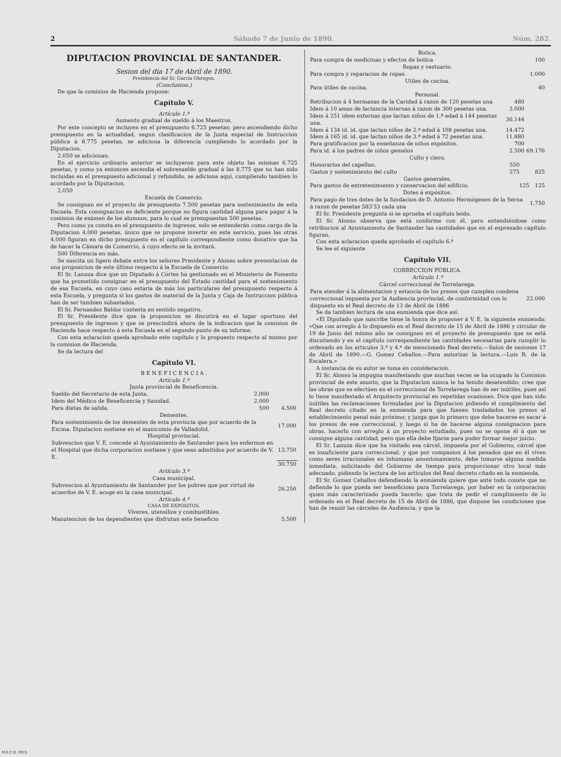2 Sábado 7 de Junio de 1890. Núm. 282.
DIPUTACION PROVINCIAL DE SANTANDER.
Sesion del dia 17 de Abril de 1890.
Presidencia del Sr. García Obregon.
(Conclusion.)
De que la comision de Hacienda propone:
Capítulo V.
Artículo 1.º
Aumento gradual de sueldo á los Maestros.
Por este concepto se incluyen en el presupuesto 6.725 pesetas; pero ascendiendo dicho presupuesto en la actualidad, segun clasificacion de la Junta especial de Instruccion pública á 8.775 pesetas, se adiciona la diferencia cumpliendo lo acordado por la Diputacion.
2.050 se adicionan.
En el ejercicio ordinario anterior se incluyeron para este objeto las mismas 6.725 pesetas, y como ya entonces ascendia el sobresueldo gradual á las 8.775 que no han sido incluidas en el presupuesto adicional y refundido, se adiciona aquí, cumpliendo tambien lo acordado por la Diputacion.
2.050
Escuela de Comercio.
Se consignan en el proyecto de presupuesto 7.500 pesetas para sostenimiento de esta Escuela. Esta consignacion es deficiente porque no figura cantidad alguna para pagar á la comision de exámen de los alumnos, para lo cual se presupuestan 500 pesetas.
Pero como ya consta en el presupuesto de ingresos, solo se entenderán como cargo de la Diputacion 4.000 pesetas, único que se propone invertir en este servicio, pues las otras 4.000 figuran en dicho presupuesto en el capítulo correspondiente como donativo que ha de hacer la Cámara de Comercio, á cuyo efecto se la invitará.
500 Diferencia en más.
Se suscita un ligero debate entre los señores Presidente y Alonso sobre presentacion de una proposicion de este último respecto á la Escuela de Comercio.
El Sr. Lanuza dice que un Diputado á Córtes ha gestionado en el Ministerio de Fomento que ha prometido consignar en el presupuesto del Estado cantidad para el sostenimiento de esa Escuela, en cuyo caso estaria de más los particulares del presupuesto respecto á esta Escuela, y pregunta si los gastos de material de la Junta y Caja de Instruccion pública han de ser tambien subastados.
El Sr. Fernandez Baldor contesta en sentido negativo.
El Sr. Presidente dice que la proposicion se discutirá en el lugar oportuno del presupuesto de ingresos y que se prescindirá ahora de la indicacion que la comision de Hacienda hace respecto á esta Escuela en el segundo punto de su informe.
Con esta aclaracion queda aprobado este capítulo y lo propuesto respecto al mismo por la comision de Hacienda.
Se da lectura del
Capítulo VI.
B E N E F I C E N C I A .
Artículo 1.º
Junta provincial de Beneficencia.
| Sueldo del Secretario de esta Junta. | 2.000 | |
| Idem del Médico de Beneficencia y Sanidad. | 2.000 | |
| Para dietas de salida. | 500 | 4.500 |
Dementes.
| Para sostenimiento de los dementes de esta provincia que por acuerdo de la Excma. Diputacion sostiene en el manicomio de Valladolid. | 17.000 |
Hospital provincial.
| Subvencion que V. E. concede al Ayuntamiento de Santander para los enfermos en el Hospital que dicha corporacion sostiene y que sean admitidos por acuerdo de V. E. | 13.750 |
| | 30.750 |
Artículo 3.º
Casa municipal.
| Subvencion al Ayuntamiento de Santander por los pobres que por virtud de acuerdos de V. E. acoge en la casa municipal. | 26.250 |
Artículo 4.º
CASA DE EXPÓSITOS.
Víveres, utensilios y combustibles.
| Manutencion de los dependientes que disfrutan este beneficio | 5.500 |
Botica.
| Para compra de medicinas y efectos de botica | 100 |
Ropas y vestuario.
| Para compra y reparacion de ropas. | 1.000 |
Utiles de cocina.
| Para útiles de cocina. | 40 |
Personal.
| Retribucion á 4 hermanas de la Caridad á razon de 120 pesetas una | 480 | |
| Idem á 10 amas de lactancia internas á razon de 300 pesetas una. | 3.000 | |
| Idem á 251 idem externas que lactan niños de 1.ª edad á 144 pesetas una. | 36.144 | |
| Idem á 134 id. id. que lactan niños de 2.ª edad á 108 pesetas una. | 14.472 | |
| Idem á 165 id. id. que lactan niños de 3.ª edad á 72 pesetas una. | 11.880 | |
| Para gratificacion por la enseñanza de niños expósitos. | 700 | |
| Para id. á los padres de niños gemelos | 2.500 | 69.176 |
Culto y clero.
| Honorarios del capellan. | 550 | |
| Gastos y sostenimiento del culto | 275 | 825 |
Gastos generales.
| Para gastos de entretenimiento y conservacion del edificio. | 125 | 125 |
Dotes á expósitos.
| Para pago de tres dotes de la fundacion de D. Antonio Hermógenes de la Serna á razon de pesetas 583'33 cada una | 1.750 |
El Sr. Presidente pregunta si se aprueba el capítulo leido.
El Sr. Alonso observa que está conforme con él, pero entendiéndose como retribucion al Ayuntamiento de Santander las cantidades que en el expresado capítulo figuran.
Con esta aclaracion queda aprobado el capítulo 6.º
Se lee el siguiente
Capítulo VII.
CORRECCION PÚBLICA.
Artículo 1.º
Cárcel correccional de Torrelavega.
| Para atender á la alimentacion y estancia de los presos que cumplen condena correccional impuesta por la Audiencia provincial, de conformidad con lo dispuesto en el Real decreto de 13 de Abril de 1886 | 22.000 |
Se da tambien lectura de una enmienda que dice así:
«El Diputado que suscribe tiene la honra de proponer á V. E. la siguiente enmienda: «Que con arreglo á lo dispuesto en el Real decreto de 15 de Abril de 1886 y circular de 19 de Junio del mismo año se consignen en el proyecto de presupuesto que se está discutiendo y en el capítulo correspondiente las cantidades necesarias para cumplir lo ordenado en los artículos 3.º y 4.º de mencionado Real decreto.—Salon de sesiones 17 de Abril de 1890.—G. Gomez Ceballos.—Para autorizar la lectura.—Luis R. de la Escalera.»
A instancia de su autor se toma en consideracion.
El Sr. Alonso la impugna manifestando que muchas veces se ha ocupado la Comision provincial de este asunto; que la Diputacion nunca le ha tenido desatendido; cree que las obras que se efectúen en el correccional de Torrelavega han de ser inútiles, pues así lo tiene manifestado el Arquitecto provincial en repetidas ocasiones. Dice que han sido inútiles las reclamaciones formuladas por la Diputacion pidiendo el cumplimiento del Real decreto citado en la enmienda para que fuesen trasladados los presos al establecimiento penal más próximo; y juzga que lo primero que debe hacerse es sacar á los presos de ese correccional, y luego si ha de hacerse alguna consignacion para obras, hacerlo con arreglo á un proyecto estudiado, pues no se opone él á que se consigne alguna cantidad, pero que ella debe fijarse para poder formar mejor juicio.
El Sr. Lanuza dice que ha visitado esa cárcel, impuesta por el Gobierno, cárcel que es insuficiente para correccional, y que por compasion á los penados que en él viven como seres irracionales en inhumano amontonamiento, debe tomarse alguna medida inmediata, solicitando del Gobierno de tiempo para proporcionar otro local más adecuado, pidiendo la lectura de los artículos del Real decreto citado en la enmienda.
El Sr. Gomez Ceballos defendiendo la enmienda quiere que ante todo conste que no defiende lo que pueda ser beneficioso para Torrelavega, por haber en la corporacion quien más caracterizado pueda hacerlo; que trata de pedir el cumplimiento de lo ordenado en el Real decreto de 15 de Abril de 1886, que dispone las condiciones que han de reunir las cárceles de Audiencia, y que la
M.E.C.D. 2015